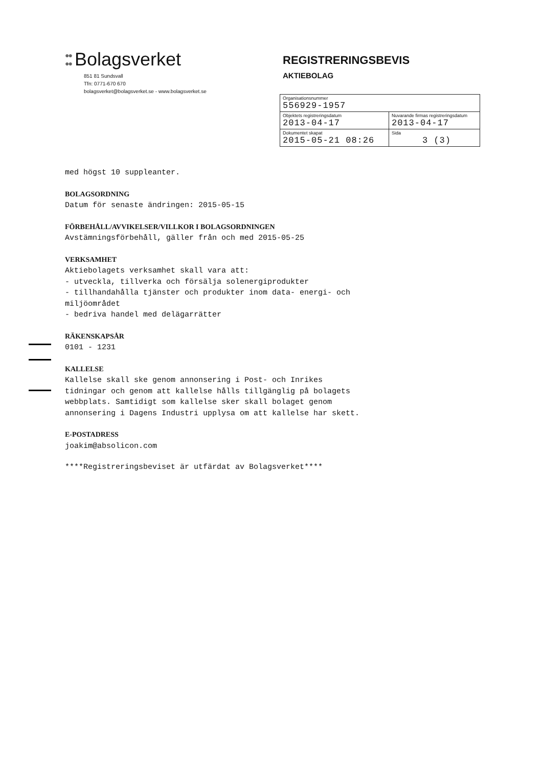●●
●● Bolagsverket
851 81 Sundsvall
Tfn: 0771-670 670
bolagsverket@bolagsverket.se - www.bolagsverket.se
REGISTRERINGSBEVIS
AKTIEBOLAG
| Organisationsnummer 556929-1957 | |
| Objektets registreringsdatum 2013-04-17 | Nuvarande firmas registreringsdatum 2013-04-17 |
| Dokumentet skapat 2015-05-21 08:26 | Sida 3 (3) |
med högst 10 suppleanter.
BOLAGSORDNING
Datum för senaste ändringen: 2015-05-15
FÖRBEHÅLL/AVVIKELSER/VILLKOR I BOLAGSORDNINGEN
Avstämningsförbehåll, gäller från och med 2015-05-25
VERKSAMHET
Aktiebolagets verksamhet skall vara att:
- utveckla, tillverka och försälja solenergiprodukter
- tillhandahålla tjänster och produkter inom data- energi- och
miljöområdet
- bedriva handel med delägarrätter
RÄKENSKAPSÅR
0101 - 1231
KALLELSE
Kallelse skall ske genom annonsering i Post- och Inrikes
tidningar och genom att kallelse hålls tillgänglig på bolagets
webbplats. Samtidigt som kallelse sker skall bolaget genom
annonsering i Dagens Industri upplysa om att kallelse har skett.
E-POSTADRESS
joakim@absolicon.com
****Registreringsbeviset är utfärdat av Bolagsverket****